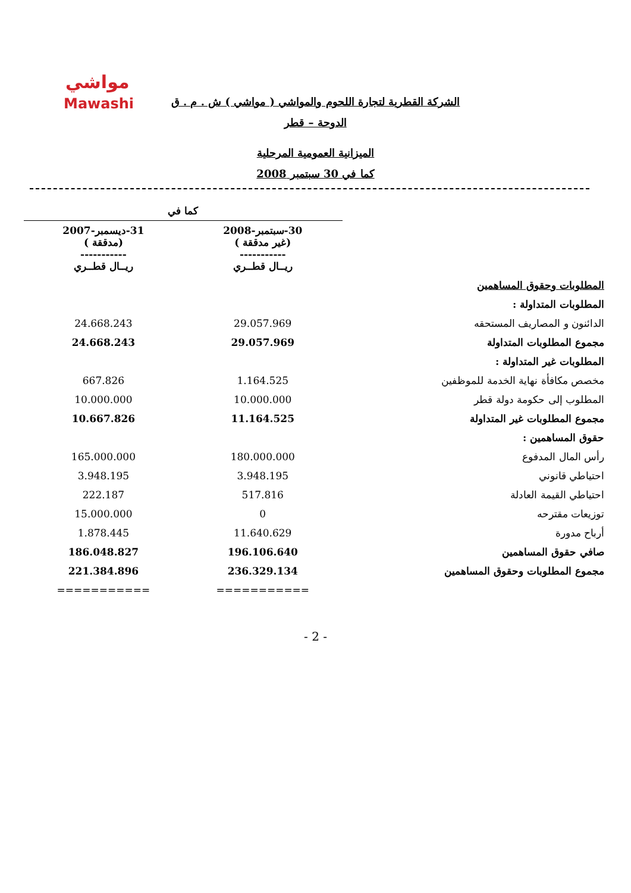مواشي
Mawashi
الشركة القطرية لتجارة اللحوم والمواشي ( مواشي ) ش . م . ق
الدوحة – قطر
الميزانية العمومية المرحلية
كما في 30 سبتمبر 2008
| | كما في | |
| | 30-سبتمبر-2008 (غير مدققة ) ----------- ريــال قطــري | 31-ديسمبر-2007 (مدققة ) ----------- ريــال قطــري |
| المطلوبات وحقوق المساهمين | | |
| المطلوبات المتداولة : | | |
| الدائنون و المصاريف المستحقه | 29.057.969 | 24.668.243 |
| مجموع المطلوبات المتداولة | 29.057.969 | 24.668.243 |
| المطلوبات غير المتداولة : | | |
| مخصص مكافأة نهاية الخدمة للموظفين | 1.164.525 | 667.826 |
| المطلوب إلى حكومة دولة قطر | 10.000.000 | 10.000.000 |
| مجموع المطلوبات غير المتداولة | 11.164.525 | 10.667.826 |
| حقوق المساهمين : | | |
| رأس المال المدفوع | 180.000.000 | 165.000.000 |
| احتياطي قانوني | 3.948.195 | 3.948.195 |
| احتياطي القيمة العادلة | 517.816 | 222.187 |
| توزيعات مقترحه | 0 | 15.000.000 |
| أرباح مدورة | 11.640.629 | 1.878.445 |
| صافي حقوق المساهمين | 196.106.640 | 186.048.827 |
| مجموع المطلوبات وحقوق المساهمين | 236.329.134 | 221.384.896 |
| | =========== | =========== |
- 2 -